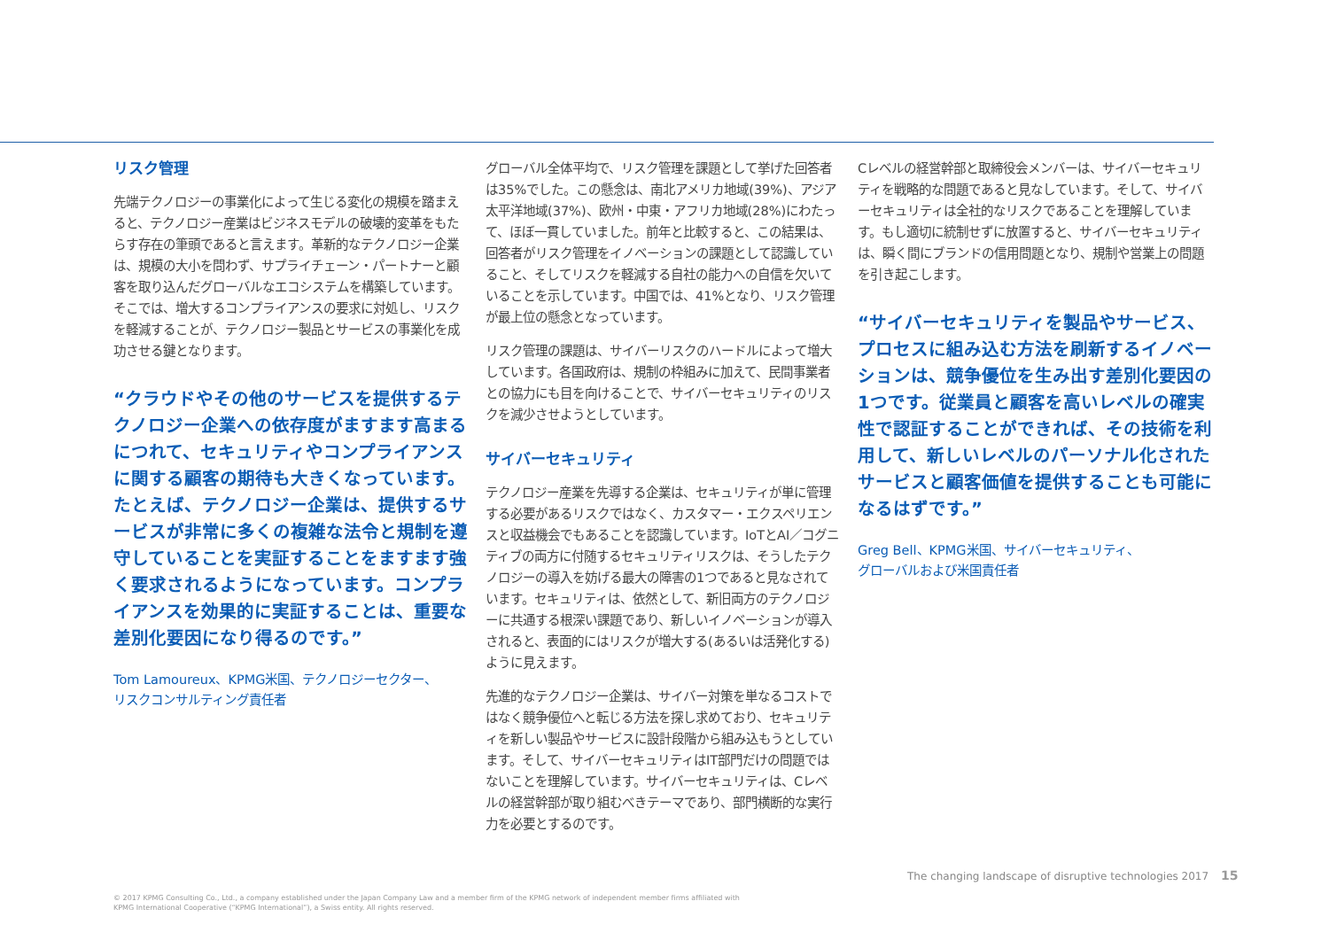リスク管理
先端テクノロジーの事業化によって生じる変化の規模を踏まえると、テクノロジー産業はビジネスモデルの破壊的変革をもたらす存在の筆頭であると言えます。革新的なテクノロジー企業は、規模の大小を問わず、サプライチェーン・パートナーと顧客を取り込んだグローバルなエコシステムを構築しています。そこでは、増大するコンプライアンスの要求に対処し、リスクを軽減することが、テクノロジー製品とサービスの事業化を成功させる鍵となります。
“クラウドやその他のサービスを提供するテクノロジー企業への依存度がますます高まるにつれて、セキュリティやコンプライアンスに関する顧客の期待も大きくなっています。たとえば、テクノロジー企業は、提供するサービスが非常に多くの複雑な法令と規制を遵守していることを実証することをますます強く要求されるようになっています。コンプライアンスを効果的に実証することは、重要な差別化要因になり得るのです。”
Tom Lamoureux、KPMG米国、テクノロジーセクター、
リスクコンサルティング責任者
グローバル全体平均で、リスク管理を課題として挙げた回答者は35%でした。この懸念は、南北アメリカ地域(39%)、アジア太平洋地域(37%)、欧州・中東・アフリカ地域(28%)にわたって、ほぼ一貫していました。前年と比較すると、この結果は、回答者がリスク管理をイノベーションの課題として認識していること、そしてリスクを軽減する自社の能力への自信を欠いていることを示しています。中国では、41%となり、リスク管理が最上位の懸念となっています。
リスク管理の課題は、サイバーリスクのハードルによって増大しています。各国政府は、規制の枠組みに加えて、民間事業者との協力にも目を向けることで、サイバーセキュリティのリスクを減少させようとしています。
サイバーセキュリティ
テクノロジー産業を先導する企業は、セキュリティが単に管理する必要があるリスクではなく、カスタマー・エクスペリエンスと収益機会でもあることを認識しています。IoTとAI／コグニティブの両方に付随するセキュリティリスクは、そうしたテクノロジーの導入を妨げる最大の障害の1つであると見なされています。セキュリティは、依然として、新旧両方のテクノロジーに共通する根深い課題であり、新しいイノベーションが導入されると、表面的にはリスクが増大する(あるいは活発化する)ように見えます。
先進的なテクノロジー企業は、サイバー対策を単なるコストではなく競争優位へと転じる方法を探し求めており、セキュリティを新しい製品やサービスに設計段階から組み込もうとしています。そして、サイバーセキュリティはIT部門だけの問題ではないことを理解しています。サイバーセキュリティは、Cレベルの経営幹部が取り組むべきテーマであり、部門横断的な実行力を必要とするのです。
Cレベルの経営幹部と取締役会メンバーは、サイバーセキュリティを戦略的な問題であると見なしています。そして、サイバーセキュリティは全社的なリスクであることを理解しています。もし適切に統制せずに放置すると、サイバーセキュリティは、瞬く間にブランドの信用問題となり、規制や営業上の問題を引き起こします。
“サイバーセキュリティを製品やサービス、プロセスに組み込む方法を刷新するイノベーションは、競争優位を生み出す差別化要因の1つです。従業員と顧客を高いレベルの確実性で認証することができれば、その技術を利用して、新しいレベルのパーソナル化されたサービスと顧客価値を提供することも可能になるはずです。”
Greg Bell、KPMG米国、サイバーセキュリティ、
グローバルおよび米国責任者
The changing landscape of disruptive technologies 2017 15
© 2017 KPMG Consulting Co., Ltd., a company established under the Japan Company Law and a member firm of the KPMG network of independent member firms affiliated with
KPMG International Cooperative (“KPMG International”), a Swiss entity. All rights reserved.